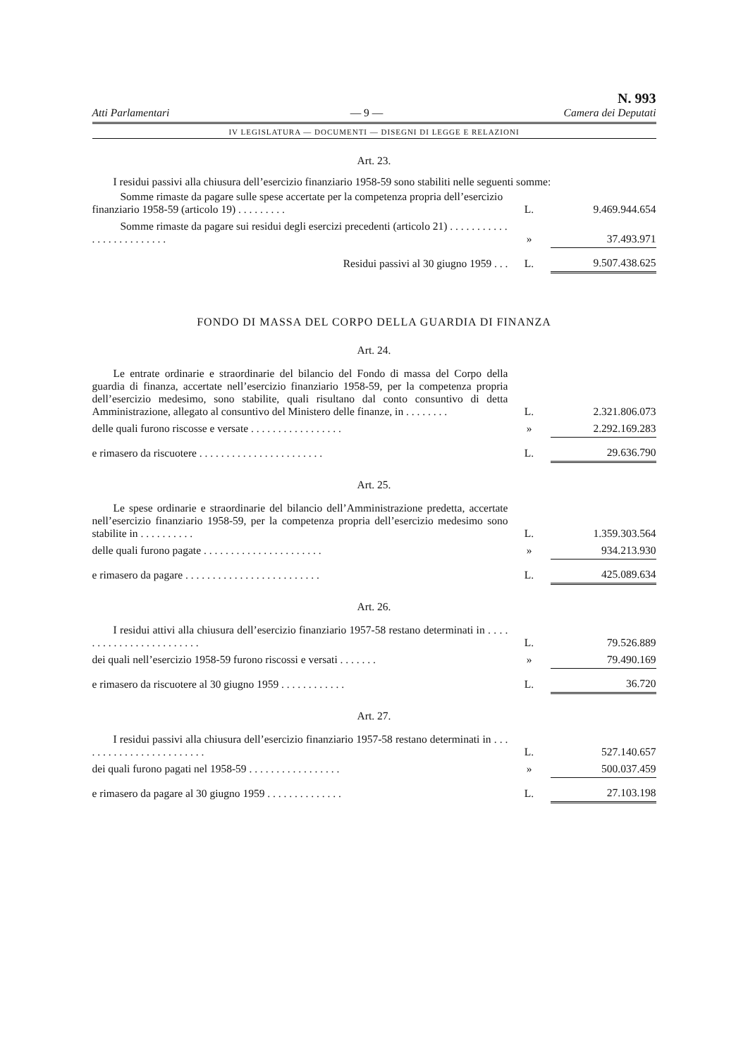Atti Parlamentari — 9 — N. 993
Camera dei Deputati
IV LEGISLATURA — DOCUMENTI — DISEGNI DI LEGGE E RELAZIONI
Art. 23.
I residui passivi alla chiusura dell’esercizio finanziario 1958-59 sono stabiliti nelle seguenti somme:
| Somme rimaste da pagare sulle spese accertate per la competenza propria dell’esercizio finanziario 1958-59 (articolo 19) . . . . . . . . . | L. | 9.469.944.654 |
| Somme rimaste da pagare sui residui degli esercizi precedenti (articolo 21) . . . . . . . . . . . . . . . . . . . . . . . . . | » | 37.493.971 |
| Residui passivi al 30 giugno 1959 . . . | L. | 9.507.438.625 |
FONDO DI MASSA DEL CORPO DELLA GUARDIA DI FINANZA
Art. 24.
| Le entrate ordinarie e straordinarie del bilancio del Fondo di massa del Corpo della guardia di finanza, accertate nell’esercizio finanziario 1958-59, per la competenza propria dell’esercizio medesimo, sono stabilite, quali risultano dal conto consuntivo di detta Amministrazione, allegato al consuntivo del Ministero delle finanze, in . . . . . . . . | L. | 2.321.806.073 |
| delle quali furono riscosse e versate . . . . . . . . . . . . . . . . . | » | 2.292.169.283 |
| e rimasero da riscuotere . . . . . . . . . . . . . . . . . . . . . . . | L. | 29.636.790 |
Art. 25.
| Le spese ordinarie e straordinarie del bilancio dell’Amministrazione predetta, accertate nell’esercizio finanziario 1958-59, per la competenza propria dell’esercizio medesimo sono stabilite in . . . . . . . . . . | L. | 1.359.303.564 |
| delle quali furono pagate . . . . . . . . . . . . . . . . . . . . . . | » | 934.213.930 |
| e rimasero da pagare . . . . . . . . . . . . . . . . . . . . . . . . . | L. | 425.089.634 |
Art. 26.
| I residui attivi alla chiusura dell’esercizio finanziario 1957-58 restano determinati in . . . . . . . . . . . . . . . . . . . . . . . . | L. | 79.526.889 |
| dei quali nell’esercizio 1958-59 furono riscossi e versati . . . . . . . | » | 79.490.169 |
| e rimasero da riscuotere al 30 giugno 1959 . . . . . . . . . . . . | L. | 36.720 |
Art. 27.
| I residui passivi alla chiusura dell’esercizio finanziario 1957-58 restano determinati in . . . . . . . . . . . . . . . . . . . . . . . . | L. | 527.140.657 |
| dei quali furono pagati nel 1958-59 . . . . . . . . . . . . . . . . . | » | 500.037.459 |
| e rimasero da pagare al 30 giugno 1959 . . . . . . . . . . . . . . | L. | 27.103.198 |